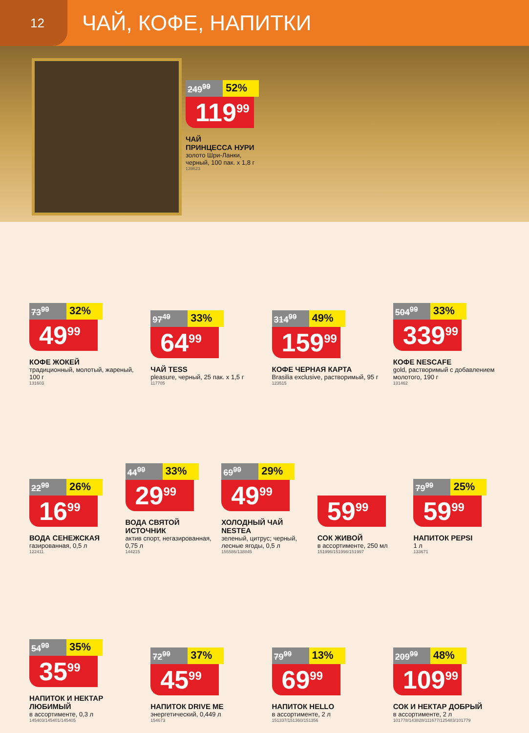12
ЧАЙ, КОФЕ, НАПИТКИ
249<sup>99</sup> 52%
119<sup>99</sup>
ЧАЙ
ПРИНЦЕССА НУРИ
золото Шри-Ланки,
черный, 100 пак. х 1,8 г
139623
73<sup>99</sup> 32%
49<sup>99</sup>
КОФЕ ЖОКЕЙ
традиционный, молотый, жареный, 100 г
131603
97<sup>49</sup> 33%
64<sup>99</sup>
ЧАЙ TESS
pleasure, черный, 25 пак. х 1,5 г
117705
314<sup>99</sup> 49%
159<sup>99</sup>
КОФЕ ЧЕРНАЯ КАРТА
Brasilia exclusive, растворимый, 95 г
123515
504<sup>99</sup> 33%
339<sup>99</sup>
КОФЕ NESCAFE
gold, растворимый с добавлением молотого, 190 г
131462
22<sup>99</sup> 26%
16<sup>99</sup>
ВОДА СЕНЕЖСКАЯ
газированная, 0,5 л
122411
44<sup>99</sup> 33%
29<sup>99</sup>
ВОДА СВЯТОЙ ИСТОЧНИК
актив спорт, негазированная, 0,75 л
144215
69<sup>99</sup> 29%
49<sup>99</sup>
ХОЛОДНЫЙ ЧАЙ NESTEA
зеленый, цитрус; черный, лесные ягоды, 0,5 л
155586/138845
59<sup>99</sup>
СОК ЖИВОЙ
в ассортименте, 250 мл
151996/151998/151997
79<sup>99</sup> 25%
59<sup>99</sup>
НАПИТОК PEPSI
1 л
133671
54<sup>99</sup> 35%
35<sup>99</sup>
НАПИТОК И НЕКТАР ЛЮБИМЫЙ
в ассортименте, 0,3 л
145403/145401/145405
72<sup>99</sup> 37%
45<sup>99</sup>
НАПИТОК DRIVE ME
энергетический, 0,449 л
154673
79<sup>99</sup> 13%
69<sup>99</sup>
НАПИТОК HELLO
в ассортименте, 2 л
151337/151360/151356
209<sup>99</sup> 48%
109<sup>99</sup>
СОК И НЕКТАР ДОБРЫЙ
в ассортименте, 2 л
101778/143828/111677/125483/101779